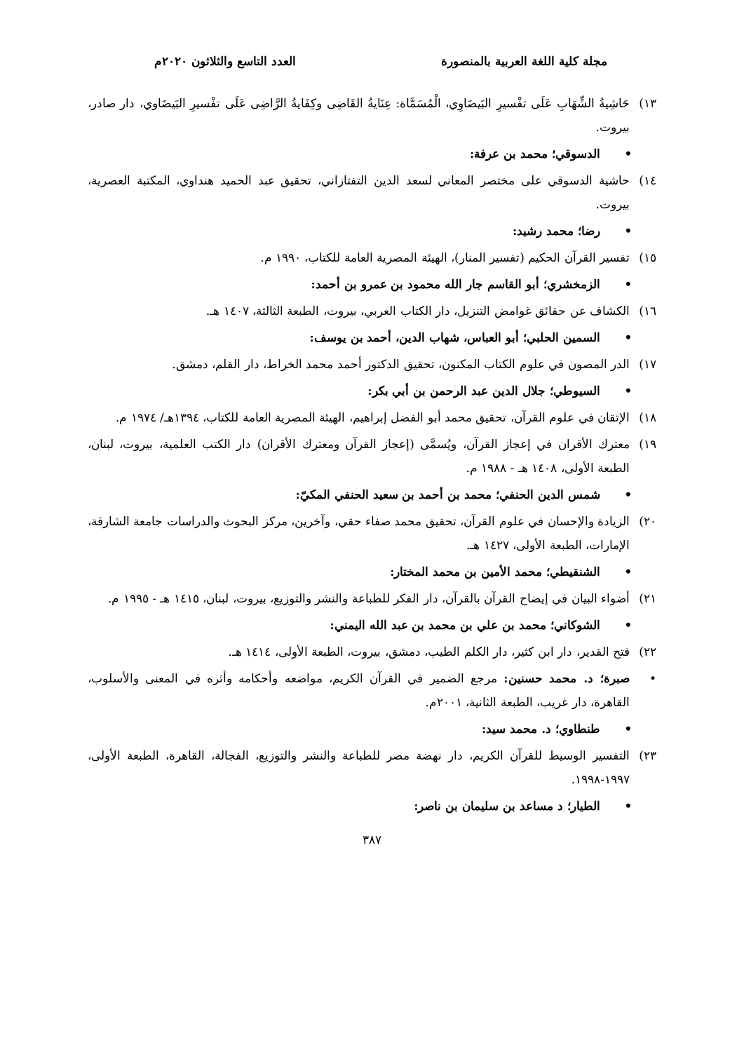مجلة كلية اللغة العربية بالمنصورة العدد التاسع والثلاثون ٢٠٢٠م
١٣) حَاشِيةُ الشِّهَابِ عَلَى تفْسيرِ البَيضَاوِي، الْمُسَمَّاة: عِنَايةُ القَاضِى وكِفَايةُ الرَّاضِى عَلَى تفْسيرِ البَيضَاوي، دار صادر، بيروت.
• الدسوقي؛ محمد بن عرفة:
١٤) حاشية الدسوقي على مختصر المعاني لسعد الدين التفتازاني، تحقيق عبد الحميد هنداوي، المكتبة العصرية، بيروت.
• رضا؛ محمد رشيد:
١٥) تفسير القرآن الحكيم (تفسير المنار)، الهيئة المصرية العامة للكتاب، ١٩٩٠ م.
• الزمخشري؛ أبو القاسم جار الله محمود بن عمرو بن أحمد:
١٦) الكشاف عن حقائق غوامض التنزيل، دار الكتاب العربي، بيروت، الطبعة الثالثة، ١٤٠٧ هـ.
• السمين الحلبي؛ أبو العباس، شهاب الدين، أحمد بن يوسف:
١٧) الدر المصون في علوم الكتاب المكنون، تحقيق الدكتور أحمد محمد الخراط، دار القلم، دمشق.
• السيوطي؛ جلال الدين عبد الرحمن بن أبي بكر:
١٨) الإتقان في علوم القرآن، تحقيق محمد أبو الفضل إبراهيم، الهيئة المصرية العامة للكتاب، ١٣٩٤هـ/ ١٩٧٤ م.
١٩) معترك الأقران في إعجاز القرآن، ويُسمَّى (إعجاز القرآن ومعترك الأقران) دار الكتب العلمية، بيروت، لبنان، الطبعة الأولى، ١٤٠٨ هـ - ١٩٨٨ م.
• شمس الدين الحنفي؛ محمد بن أحمد بن سعيد الحنفي المكيّ:
٢٠) الزيادة والإحسان في علوم القرآن، تحقيق محمد صفاء حقي، وآخرين، مركز البحوث والدراسات جامعة الشارقة، الإمارات، الطبعة الأولى، ١٤٢٧ هـ.
• الشنقيطي؛ محمد الأمين بن محمد المختار:
٢١) أضواء البيان في إيضاح القرآن بالقرآن، دار الفكر للطباعة والنشر والتوزيع، بيروت، لبنان، ١٤١٥ هـ - ١٩٩٥ م.
• الشوكاني؛ محمد بن علي بن محمد بن عبد الله اليمني:
٢٢) فتح القدير، دار ابن كثير، دار الكلم الطيب، دمشق، بيروت، الطبعة الأولى، ١٤١٤ هـ.
• صبرة؛ د. محمد حسنين: مرجع الضمير في القرآن الكريم، مواضعه وأحكامه وأثره في المعنى والأسلوب، القاهرة، دار غريب، الطبعة الثانية، ٢٠٠١م.
• طنطاوي؛ د. محمد سيد:
٢٣) التفسير الوسيط للقرآن الكريم، دار نهضة مصر للطباعة والنشر والتوزيع، الفجالة، القاهرة، الطبعة الأولى، ١٩٩٧-١٩٩٨.
• الطيار؛ د مساعد بن سليمان بن ناصر:
٣٨٧